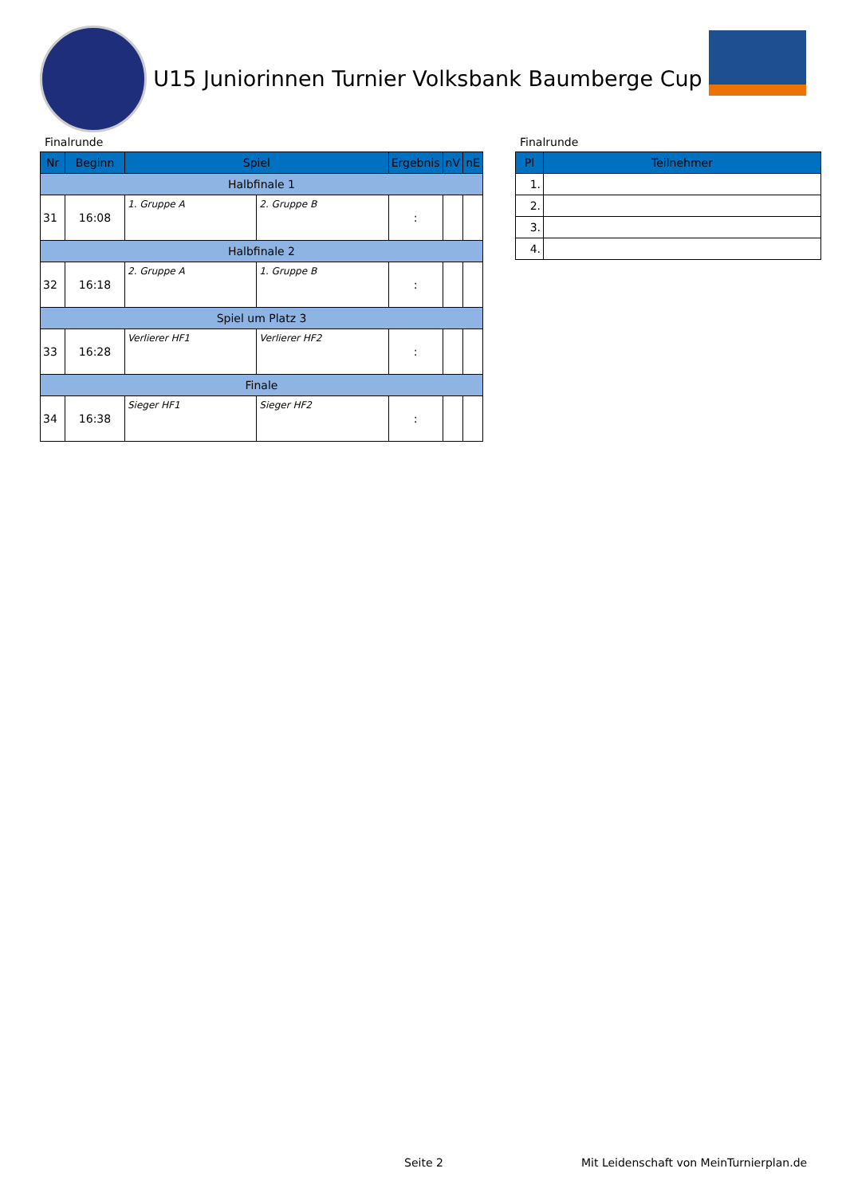U15 Juniorinnen Turnier Volksbank Baumberge Cup
Finalrunde
| Nr | Beginn | Spiel | | Ergebnis | nV | nE |
| --- | --- | --- | --- | --- | --- | --- |
| Halbfinale 1 | | | | | | |
| 31 | 16:08 | 1. Gruppe A | 2. Gruppe B | : | | |
| Halbfinale 2 | | | | | | |
| 32 | 16:18 | 2. Gruppe A | 1. Gruppe B | : | | |
| Spiel um Platz 3 | | | | | | |
| 33 | 16:28 | Verlierer HF1 | Verlierer HF2 | : | | |
| Finale | | | | | | |
| 34 | 16:38 | Sieger HF1 | Sieger HF2 | : | | |
Finalrunde
| Pl | Teilnehmer |
| --- | --- |
| 1. | |
| 2. | |
| 3. | |
| 4. | |
Seite 2
Mit Leidenschaft von MeinTurnierplan.de